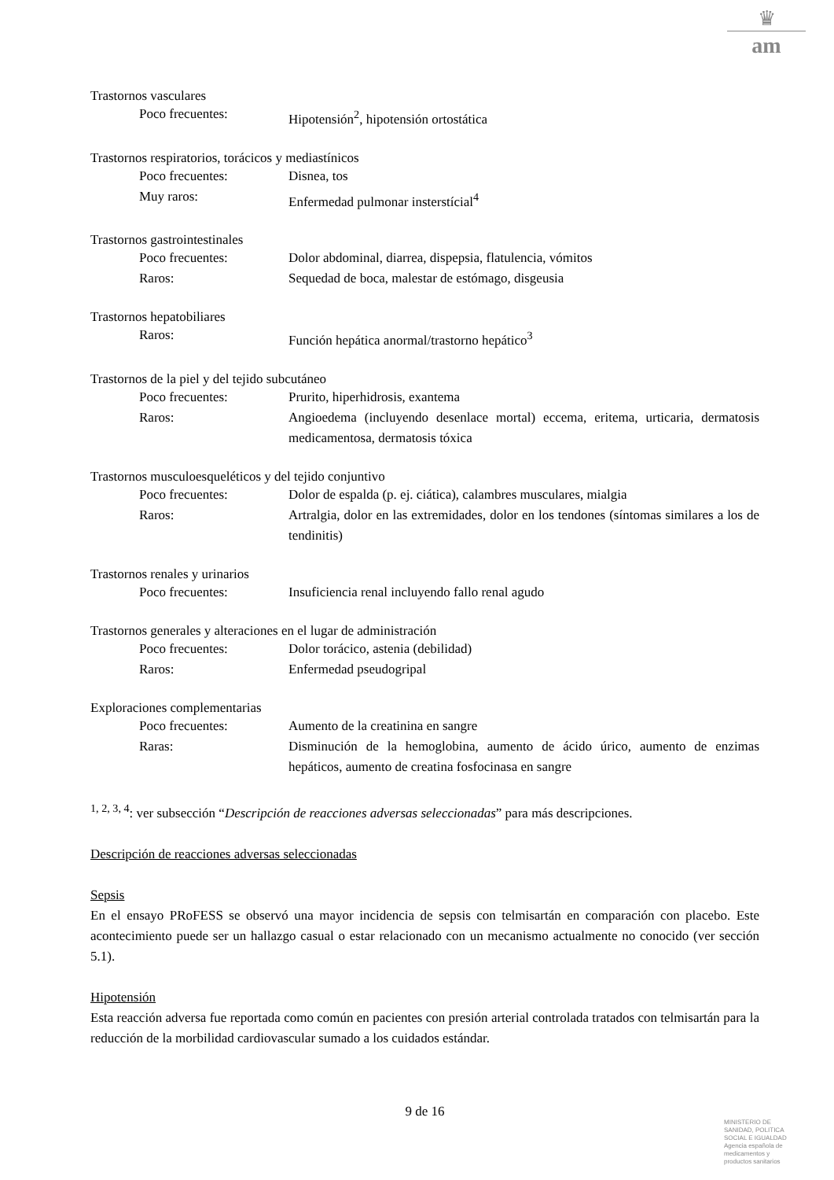♛
am
Trastornos vasculares
Poco frecuentes: Hipotensión<sup>2</sup>, hipotensión ortostática
Trastornos respiratorios, torácicos y mediastínicos
Poco frecuentes: Disnea, tos
Muy raros: Enfermedad pulmonar insterstícial<sup>4</sup>
Trastornos gastrointestinales
Poco frecuentes: Dolor abdominal, diarrea, dispepsia, flatulencia, vómitos
Raros: Sequedad de boca, malestar de estómago, disgeusia
Trastornos hepatobiliares
Raros: Función hepática anormal/trastorno hepático<sup>3</sup>
Trastornos de la piel y del tejido subcutáneo
Poco frecuentes: Prurito, hiperhidrosis, exantema
Raros: Angioedema (incluyendo desenlace mortal) eccema, eritema, urticaria, dermatosis medicamentosa, dermatosis tóxica
Trastornos musculoesqueléticos y del tejido conjuntivo
Poco frecuentes: Dolor de espalda (p. ej. ciática), calambres musculares, mialgia
Raros: Artralgia, dolor en las extremidades, dolor en los tendones (síntomas similares a los de tendinitis)
Trastornos renales y urinarios
Poco frecuentes: Insuficiencia renal incluyendo fallo renal agudo
Trastornos generales y alteraciones en el lugar de administración
Poco frecuentes: Dolor torácico, astenia (debilidad)
Raros: Enfermedad pseudogripal
Exploraciones complementarias
Poco frecuentes: Aumento de la creatinina en sangre
Raras: Disminución de la hemoglobina, aumento de ácido úrico, aumento de enzimas hepáticos, aumento de creatina fosfocinasa en sangre
<sup>1, 2, 3, 4</sup>: ver subsección “Descripción de reacciones adversas seleccionadas” para más descripciones.
Descripción de reacciones adversas seleccionadas
Sepsis
En el ensayo PRoFESS se observó una mayor incidencia de sepsis con telmisartán en comparación con placebo. Este acontecimiento puede ser un hallazgo casual o estar relacionado con un mecanismo actualmente no conocido (ver sección 5.1).
Hipotensión
Esta reacción adversa fue reportada como común en pacientes con presión arterial controlada tratados con telmisartán para la reducción de la morbilidad cardiovascular sumado a los cuidados estándar.
9 de 16
MINISTERIO DE
SANIDAD, POLITICA
SOCIAL E IGUALDAD
Agencia española de
medicamentos y
productos sanitarios